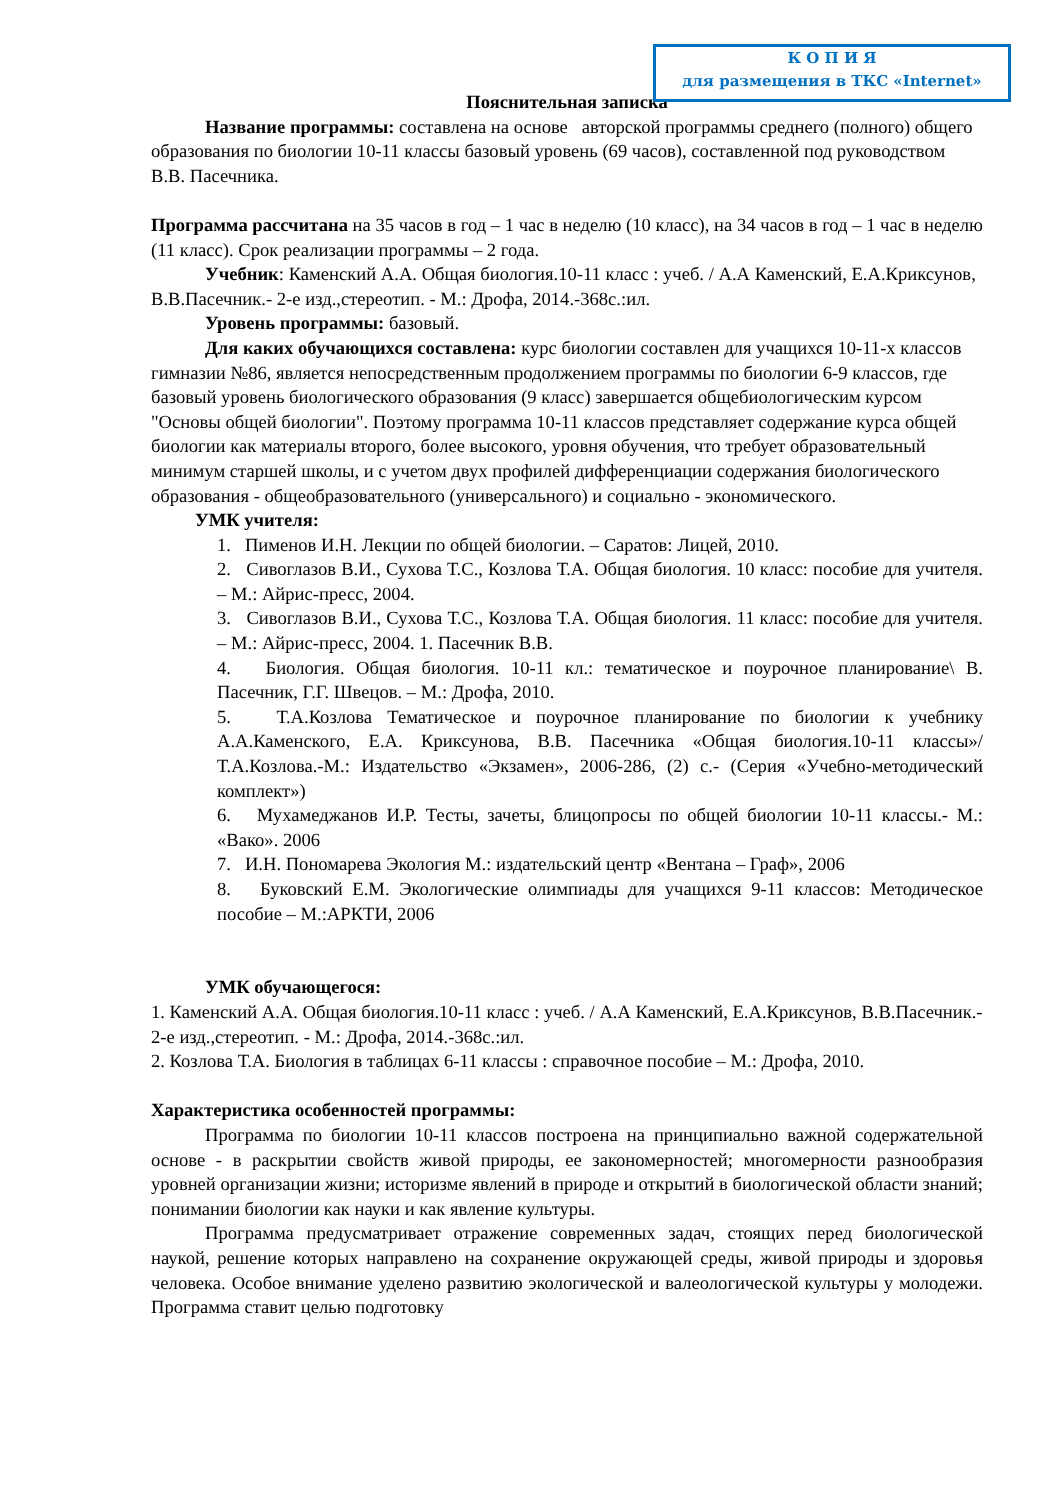К О П И Я
для размещения в ТКС «Internet»
Пояснительная записка
Название программы: составлена на основе авторской программы среднего (полного) общего образования по биологии 10-11 классы базовый уровень (69 часов), составленной под руководством В.В. Пасечника.
Программа рассчитана на 35 часов в год – 1 час в неделю (10 класс), на 34 часов в год – 1 час в неделю (11 класс). Срок реализации программы – 2 года.
Учебник: Каменский А.А. Общая биология.10-11 класс : учеб. / А.А Каменский, Е.А.Криксунов, В.В.Пасечник.- 2-е изд.,стереотип. - М.: Дрофа, 2014.-368с.:ил.
Уровень программы: базовый.
Для каких обучающихся составлена: курс биологии составлен для учащихся 10-11-х классов гимназии №86, является непосредственным продолжением программы по биологии 6-9 классов, где базовый уровень биологического образования (9 класс) завершается общебиологическим курсом "Основы общей биологии". Поэтому программа 10-11 классов представляет содержание курса общей биологии как материалы второго, более высокого, уровня обучения, что требует образовательный минимум старшей школы, и с учетом двух профилей дифференциации содержания биологического образования - общеобразовательного (универсального) и социально - экономического.
УМК учителя:
1. Пименов И.Н. Лекции по общей биологии. – Саратов: Лицей, 2010.
2. Сивоглазов В.И., Сухова Т.С., Козлова Т.А. Общая биология. 10 класс: пособие для учителя. – М.: Айрис-пресс, 2004.
3. Сивоглазов В.И., Сухова Т.С., Козлова Т.А. Общая биология. 11 класс: пособие для учителя. – М.: Айрис-пресс, 2004. 1. Пасечник В.В.
4. Биология. Общая биология. 10-11 кл.: тематическое и поурочное планирование\ В. Пасечник, Г.Г. Швецов. – М.: Дрофа, 2010.
5. Т.А.Козлова Тематическое и поурочное планирование по биологии к учебнику А.А.Каменского, Е.А. Криксунова, В.В. Пасечника «Общая биология.10-11 классы»/ Т.А.Козлова.-М.: Издательство «Экзамен», 2006-286, (2) с.- (Серия «Учебно-методический комплект»)
6. Мухамеджанов И.Р. Тесты, зачеты, блицопросы по общей биологии 10-11 классы.- М.: «Вако». 2006
7. И.Н. Пономарева Экология М.: издательский центр «Вентана – Граф», 2006
8. Буковский Е.М. Экологические олимпиады для учащихся 9-11 классов: Методическое пособие – М.:АРКТИ, 2006
УМК обучающегося:
1. Каменский А.А. Общая биология.10-11 класс : учеб. / А.А Каменский, Е.А.Криксунов, В.В.Пасечник.- 2-е изд.,стереотип. - М.: Дрофа, 2014.-368с.:ил.
2. Козлова Т.А. Биология в таблицах 6-11 классы : справочное пособие – М.: Дрофа, 2010.
Характеристика особенностей программы:
Программа по биологии 10-11 классов построена на принципиально важной содержательной основе - в раскрытии свойств живой природы, ее закономерностей; многомерности разнообразия уровней организации жизни; историзме явлений в природе и открытий в биологической области знаний; понимании биологии как науки и как явление культуры.
Программа предусматривает отражение современных задач, стоящих перед биологической наукой, решение которых направлено на сохранение окружающей среды, живой природы и здоровья человека. Особое внимание уделено развитию экологической и валеологической культуры у молодежи. Программа ставит целью подготовку